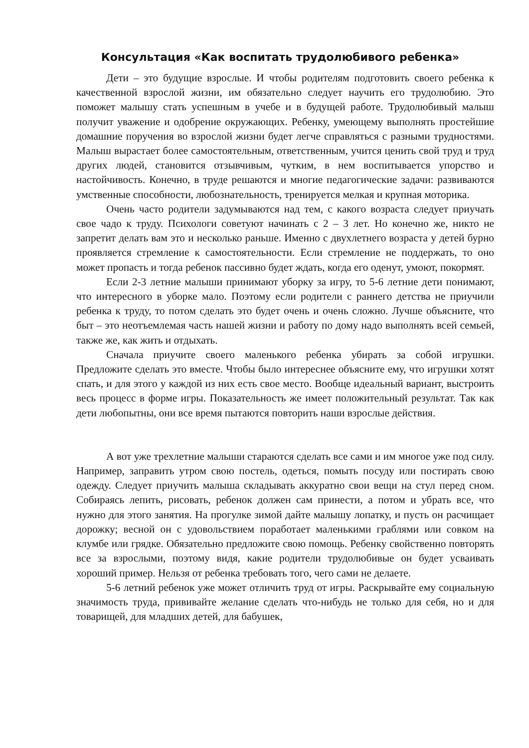Консультация «Как воспитать трудолюбивого ребенка»
Дети – это будущие взрослые. И чтобы родителям подготовить своего ребенка к качественной взрослой жизни, им обязательно следует научить его трудолюбию. Это поможет малышу стать успешным в учебе и в будущей работе. Трудолюбивый малыш получит уважение и одобрение окружающих. Ребенку, умеющему выполнять простейшие домашние поручения во взрослой жизни будет легче справляться с разными трудностями. Малыш вырастает более самостоятельным, ответственным, учится ценить свой труд и труд других людей, становится отзывчивым, чутким, в нем воспитывается упорство и настойчивость. Конечно, в труде решаются и многие педагогические задачи: развиваются умственные способности, любознательность, тренируется мелкая и крупная моторика.
Очень часто родители задумываются над тем, с какого возраста следует приучать свое чадо к труду. Психологи советуют начинать с 2 – 3 лет. Но конечно же, никто не запретит делать вам это и несколько раньше. Именно с двухлетнего возраста у детей бурно проявляется стремление к самостоятельности. Если стремление не поддержать, то оно может пропасть и тогда ребенок пассивно будет ждать, когда его оденут, умоют, покормят.
Если 2-3 летние малыши принимают уборку за игру, то 5-6 летние дети понимают, что интересного в уборке мало. Поэтому если родители с раннего детства не приучили ребенка к труду, то потом сделать это будет очень и очень сложно. Лучше объясните, что быт – это неотъемлемая часть нашей жизни и работу по дому надо выполнять всей семьей, также же, как жить и отдыхать.
Сначала приучите своего маленького ребенка убирать за собой игрушки. Предложите сделать это вместе. Чтобы было интереснее объясните ему, что игрушки хотят спать, и для этого у каждой из них есть свое место. Вообще идеальный вариант, выстроить весь процесс в форме игры. Показательность же имеет положительный результат. Так как дети любопытны, они все время пытаются повторить наши взрослые действия.
А вот уже трехлетние малыши стараются сделать все сами и им многое уже под силу. Например, заправить утром свою постель, одеться, помыть посуду или постирать свою одежду. Следует приучить малыша складывать аккуратно свои вещи на стул перед сном. Собираясь лепить, рисовать, ребенок должен сам принести, а потом и убрать все, что нужно для этого занятия. На прогулке зимой дайте малышу лопатку, и пусть он расчищает дорожку; весной он с удовольствием поработает маленькими граблями или совком на клумбе или грядке. Обязательно предложите свою помощь. Ребенку свойственно повторять все за взрослыми, поэтому видя, какие родители трудолюбивые он будет усваивать хороший пример. Нельзя от ребенка требовать того, чего сами не делаете.
5-6 летний ребенок уже может отличить труд от игры. Раскрывайте ему социальную значимость труда, прививайте желание сделать что-нибудь не только для себя, но и для товарищей, для младших детей, для бабушек,